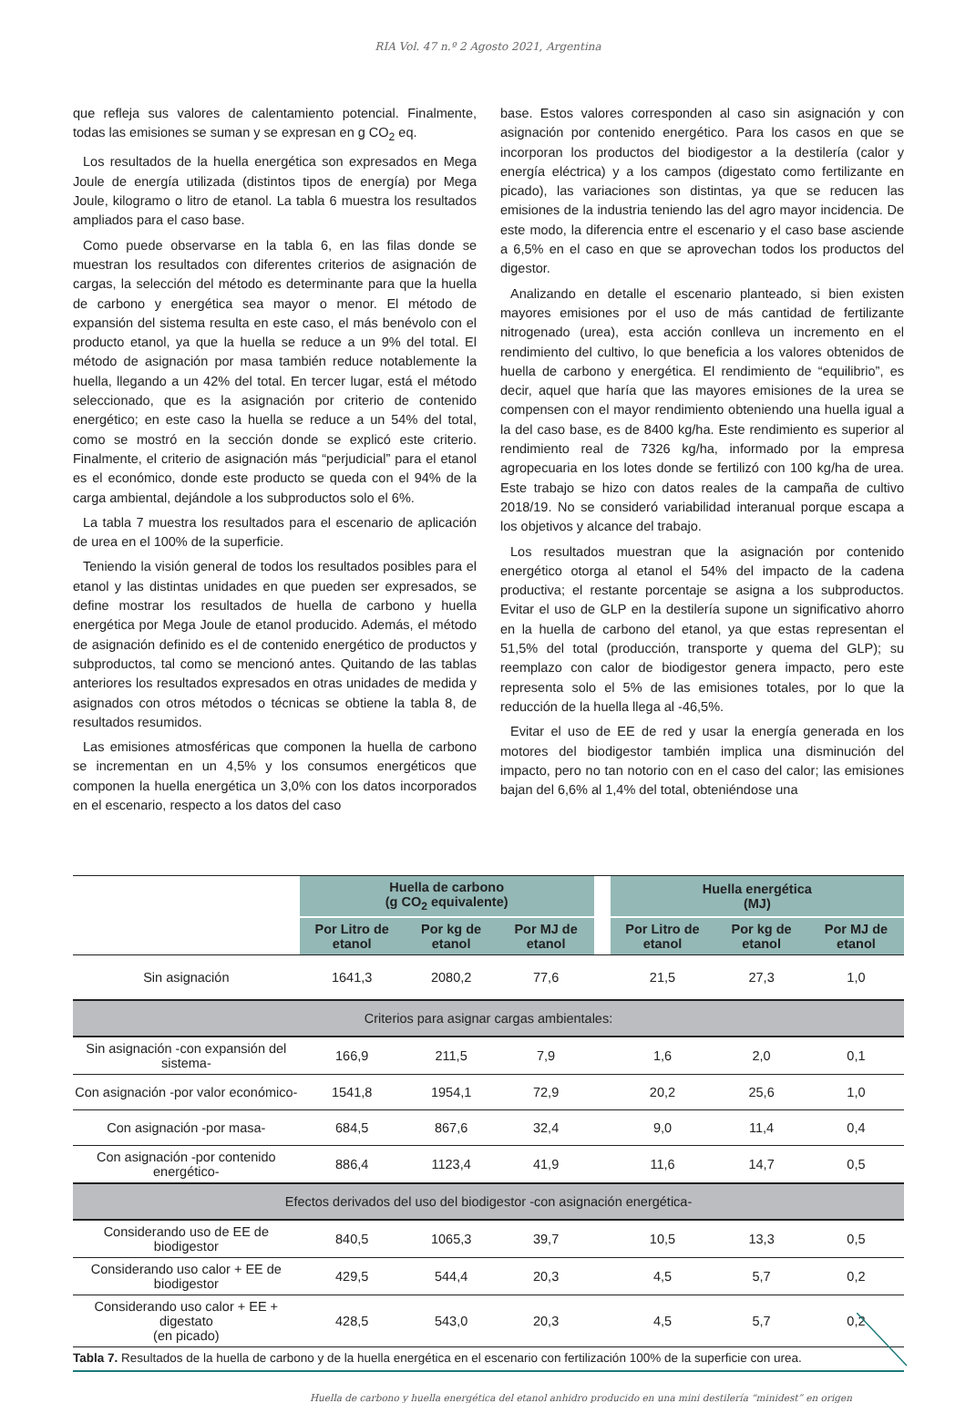RIA Vol. 47 n.º 2 Agosto 2021, Argentina
que refleja sus valores de calentamiento potencial. Finalmente, todas las emisiones se suman y se expresan en g CO<sub>2</sub> eq.
Los resultados de la huella energética son expresados en Mega Joule de energía utilizada (distintos tipos de energía) por Mega Joule, kilogramo o litro de etanol. La tabla 6 muestra los resultados ampliados para el caso base.
Como puede observarse en la tabla 6, en las filas donde se muestran los resultados con diferentes criterios de asignación de cargas, la selección del método es determinante para que la huella de carbono y energética sea mayor o menor. El método de expansión del sistema resulta en este caso, el más benévolo con el producto etanol, ya que la huella se reduce a un 9% del total. El método de asignación por masa también reduce notablemente la huella, llegando a un 42% del total. En tercer lugar, está el método seleccionado, que es la asignación por criterio de contenido energético; en este caso la huella se reduce a un 54% del total, como se mostró en la sección donde se explicó este criterio. Finalmente, el criterio de asignación más “perjudicial” para el etanol es el económico, donde este producto se queda con el 94% de la carga ambiental, dejándole a los subproductos solo el 6%.
La tabla 7 muestra los resultados para el escenario de aplicación de urea en el 100% de la superficie.
Teniendo la visión general de todos los resultados posibles para el etanol y las distintas unidades en que pueden ser expresados, se define mostrar los resultados de huella de carbono y huella energética por Mega Joule de etanol producido. Además, el método de asignación definido es el de contenido energético de productos y subproductos, tal como se mencionó antes. Quitando de las tablas anteriores los resultados expresados en otras unidades de medida y asignados con otros métodos o técnicas se obtiene la tabla 8, de resultados resumidos.
Las emisiones atmosféricas que componen la huella de carbono se incrementan en un 4,5% y los consumos energéticos que componen la huella energética un 3,0% con los datos incorporados en el escenario, respecto a los datos del caso
base. Estos valores corresponden al caso sin asignación y con asignación por contenido energético. Para los casos en que se incorporan los productos del biodigestor a la destilería (calor y energía eléctrica) y a los campos (digestato como fertilizante en picado), las variaciones son distintas, ya que se reducen las emisiones de la industria teniendo las del agro mayor incidencia. De este modo, la diferencia entre el escenario y el caso base asciende a 6,5% en el caso en que se aprovechan todos los productos del digestor.
Analizando en detalle el escenario planteado, si bien existen mayores emisiones por el uso de más cantidad de fertilizante nitrogenado (urea), esta acción conlleva un incremento en el rendimiento del cultivo, lo que beneficia a los valores obtenidos de huella de carbono y energética. El rendimiento de “equilibrio”, es decir, aquel que haría que las mayores emisiones de la urea se compensen con el mayor rendimiento obteniendo una huella igual a la del caso base, es de 8400 kg/ha. Este rendimiento es superior al rendimiento real de 7326 kg/ha, informado por la empresa agropecuaria en los lotes donde se fertilizó con 100 kg/ha de urea. Este trabajo se hizo con datos reales de la campaña de cultivo 2018/19. No se consideró variabilidad interanual porque escapa a los objetivos y alcance del trabajo.
Los resultados muestran que la asignación por contenido energético otorga al etanol el 54% del impacto de la cadena productiva; el restante porcentaje se asigna a los subproductos. Evitar el uso de GLP en la destilería supone un significativo ahorro en la huella de carbono del etanol, ya que estas representan el 51,5% del total (producción, transporte y quema del GLP); su reemplazo con calor de biodigestor genera impacto, pero este representa solo el 5% de las emisiones totales, por lo que la reducción de la huella llega al -46,5%.
Evitar el uso de EE de red y usar la energía generada en los motores del biodigestor también implica una disminución del impacto, pero no tan notorio con en el caso del calor; las emisiones bajan del 6,6% al 1,4% del total, obteniéndose una
| | Huella de carbono (g CO<sub>2</sub> equivalente) | | | | Huella energética (MJ) | | |
| | Por Litro de etanol | Por kg de etanol | Por MJ de etanol | | Por Litro de etanol | Por kg de etanol | Por MJ de etanol |
| Sin asignación | 1641,3 | 2080,2 | 77,6 | | 21,5 | 27,3 | 1,0 |
| Criterios para asignar cargas ambientales: | | | | | | | |
| Sin asignación -con expansión del sistema- | 166,9 | 211,5 | 7,9 | | 1,6 | 2,0 | 0,1 |
| Con asignación -por valor económico- | 1541,8 | 1954,1 | 72,9 | | 20,2 | 25,6 | 1,0 |
| Con asignación -por masa- | 684,5 | 867,6 | 32,4 | | 9,0 | 11,4 | 0,4 |
| Con asignación -por contenido energético- | 886,4 | 1123,4 | 41,9 | | 11,6 | 14,7 | 0,5 |
| Efectos derivados del uso del biodigestor -con asignación energética- | | | | | | | |
| Considerando uso de EE de biodigestor | 840,5 | 1065,3 | 39,7 | | 10,5 | 13,3 | 0,5 |
| Considerando uso calor + EE de biodigestor | 429,5 | 544,4 | 20,3 | | 4,5 | 5,7 | 0,2 |
| Considerando uso calor + EE + digestato (en picado) | 428,5 | 543,0 | 20,3 | | 4,5 | 5,7 | 0,2 |
Tabla 7. Resultados de la huella de carbono y de la huella energética en el escenario con fertilización 100% de la superficie con urea.
Huella de carbono y huella energética del etanol anhidro producido en una mini destilería “minidest” en origen